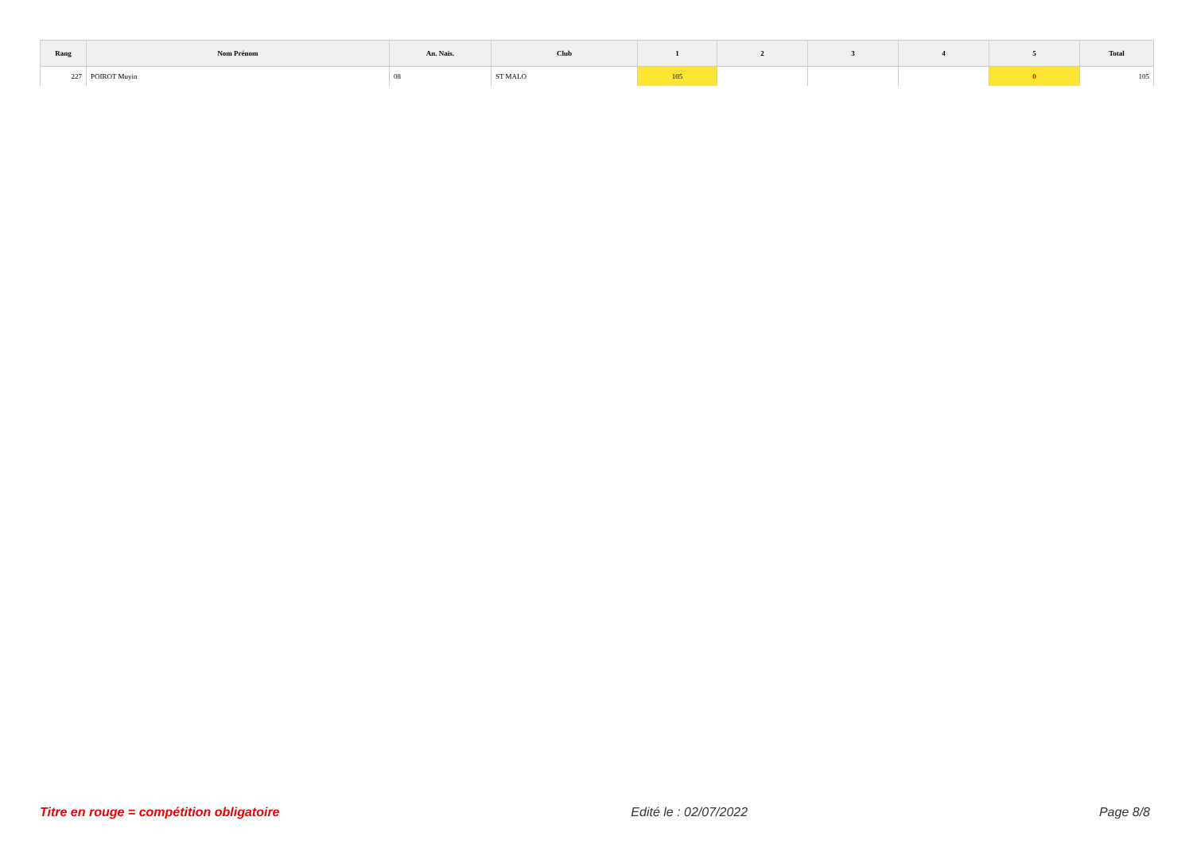| Rang | Nom Prénom | An. Nais. | Club | 1 | 2 | 3 | 4 | 5 | Total |
| --- | --- | --- | --- | --- | --- | --- | --- | --- | --- |
| 227 | POIROT Muyin | 08 | ST MALO | 105 | | | | 0 | 105 |
Titre en rouge = compétition obligatoire Edité le : 02/07/2022 Page 8/8